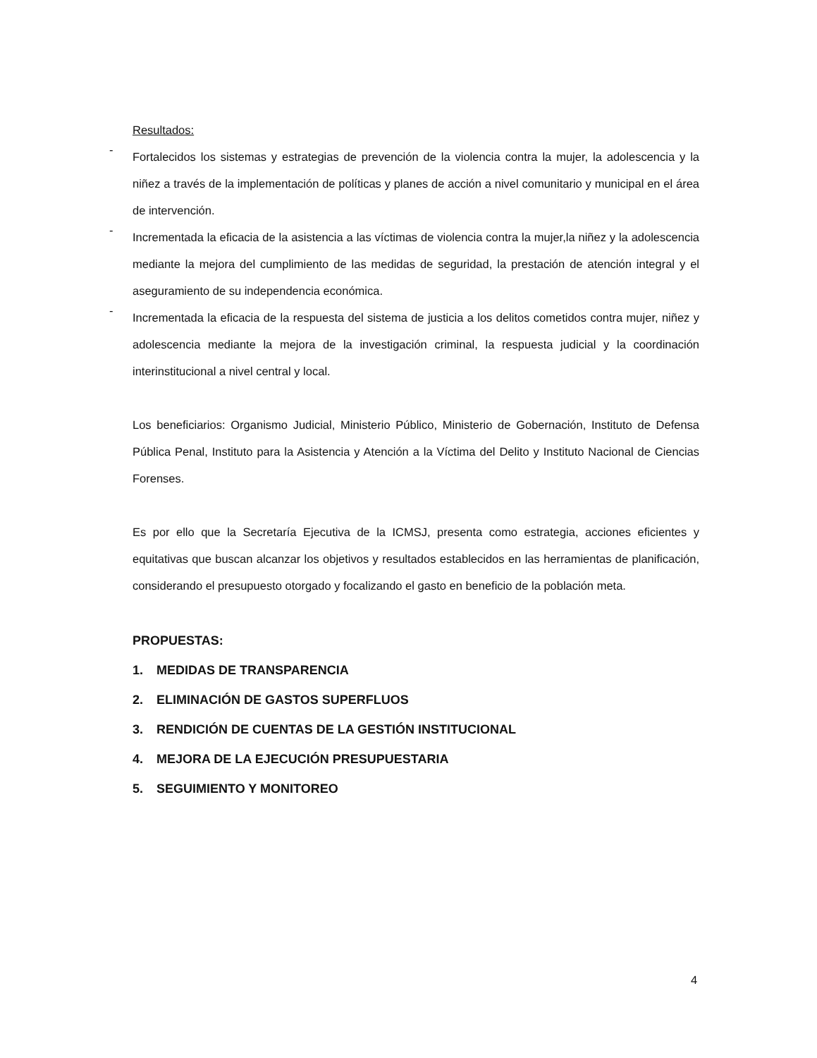Resultados:
-
Fortalecidos los sistemas y estrategias de prevención de la violencia contra la mujer, la adolescencia y la niñez a través de la implementación de políticas y planes de acción a nivel comunitario y municipal en el área de intervención.
-
Incrementada la eficacia de la asistencia a las víctimas de violencia contra la mujer,la niñez y la adolescencia mediante la mejora del cumplimiento de las medidas de seguridad, la prestación de atención integral y el aseguramiento de su independencia económica.
-
Incrementada la eficacia de la respuesta del sistema de justicia a los delitos cometidos contra mujer, niñez y adolescencia mediante la mejora de la investigación criminal, la respuesta judicial y la coordinación interinstitucional a nivel central y local.
Los beneficiarios: Organismo Judicial, Ministerio Público, Ministerio de Gobernación, Instituto de Defensa Pública Penal, Instituto para la Asistencia y Atención a la Víctima del Delito y Instituto Nacional de Ciencias Forenses.
Es por ello que la Secretaría Ejecutiva de la ICMSJ, presenta como estrategia, acciones eficientes y equitativas que buscan alcanzar los objetivos y resultados establecidos en las herramientas de planificación, considerando el presupuesto otorgado y focalizando el gasto en beneficio de la población meta.
PROPUESTAS:
1. MEDIDAS DE TRANSPARENCIA
2. ELIMINACIÓN DE GASTOS SUPERFLUOS
3. RENDICIÓN DE CUENTAS DE LA GESTIÓN INSTITUCIONAL
4. MEJORA DE LA EJECUCIÓN PRESUPUESTARIA
5. SEGUIMIENTO Y MONITOREO
4